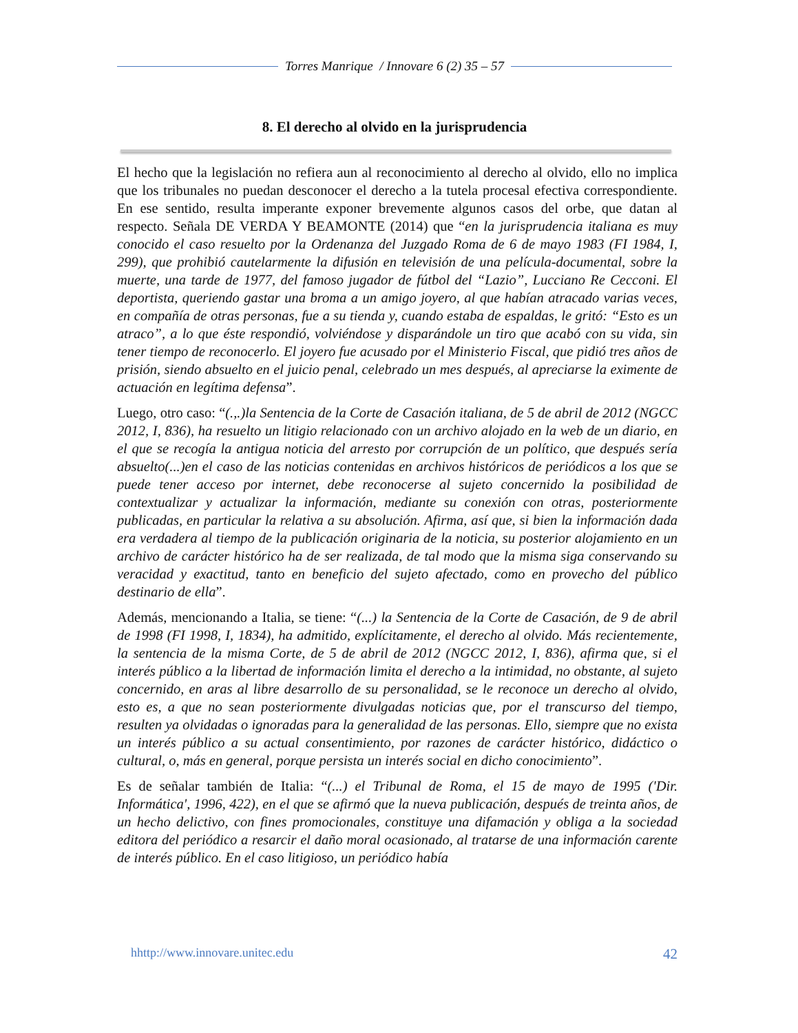Torres Manrique / Innovare 6 (2) 35 – 57
8. El derecho al olvido en la jurisprudencia
El hecho que la legislación no refiera aun al reconocimiento al derecho al olvido, ello no implica que los tribunales no puedan desconocer el derecho a la tutela procesal efectiva correspondiente. En ese sentido, resulta imperante exponer brevemente algunos casos del orbe, que datan al respecto. Señala DE VERDA Y BEAMONTE (2014) que “en la jurisprudencia italiana es muy conocido el caso resuelto por la Ordenanza del Juzgado Roma de 6 de mayo 1983 (FI 1984, I, 299), que prohibió cautelarmente la difusión en televisión de una película-documental, sobre la muerte, una tarde de 1977, del famoso jugador de fútbol del “Lazio”, Lucciano Re Cecconi. El deportista, queriendo gastar una broma a un amigo joyero, al que habían atracado varias veces, en compañía de otras personas, fue a su tienda y, cuando estaba de espaldas, le gritó: “Esto es un atraco”, a lo que éste respondió, volviéndose y disparándole un tiro que acabó con su vida, sin tener tiempo de reconocerlo. El joyero fue acusado por el Ministerio Fiscal, que pidió tres años de prisión, siendo absuelto en el juicio penal, celebrado un mes después, al apreciarse la eximente de actuación en legítima defensa”.
Luego, otro caso: “(.,.)la Sentencia de la Corte de Casación italiana, de 5 de abril de 2012 (NGCC 2012, I, 836), ha resuelto un litigio relacionado con un archivo alojado en la web de un diario, en el que se recogía la antigua noticia del arresto por corrupción de un político, que después sería absuelto(...)en el caso de las noticias contenidas en archivos históricos de periódicos a los que se puede tener acceso por internet, debe reconocerse al sujeto concernido la posibilidad de contextualizar y actualizar la información, mediante su conexión con otras, posteriormente publicadas, en particular la relativa a su absolución. Afirma, así que, si bien la información dada era verdadera al tiempo de la publicación originaria de la noticia, su posterior alojamiento en un archivo de carácter histórico ha de ser realizada, de tal modo que la misma siga conservando su veracidad y exactitud, tanto en beneficio del sujeto afectado, como en provecho del público destinario de ella”.
Además, mencionando a Italia, se tiene: “(...) la Sentencia de la Corte de Casación, de 9 de abril de 1998 (FI 1998, I, 1834), ha admitido, explícitamente, el derecho al olvido. Más recientemente, la sentencia de la misma Corte, de 5 de abril de 2012 (NGCC 2012, I, 836), afirma que, si el interés público a la libertad de información limita el derecho a la intimidad, no obstante, al sujeto concernido, en aras al libre desarrollo de su personalidad, se le reconoce un derecho al olvido, esto es, a que no sean posteriormente divulgadas noticias que, por el transcurso del tiempo, resulten ya olvidadas o ignoradas para la generalidad de las personas. Ello, siempre que no exista un interés público a su actual consentimiento, por razones de carácter histórico, didáctico o cultural, o, más en general, porque persista un interés social en dicho conocimiento”.
Es de señalar también de Italia: “(...) el Tribunal de Roma, el 15 de mayo de 1995 ('Dir. Informática', 1996, 422), en el que se afirmó que la nueva publicación, después de treinta años, de un hecho delictivo, con fines promocionales, constituye una difamación y obliga a la sociedad editora del periódico a resarcir el daño moral ocasionado, al tratarse de una información carente de interés público. En el caso litigioso, un periódico había
hhttp://www.innovare.unitec.edu 42